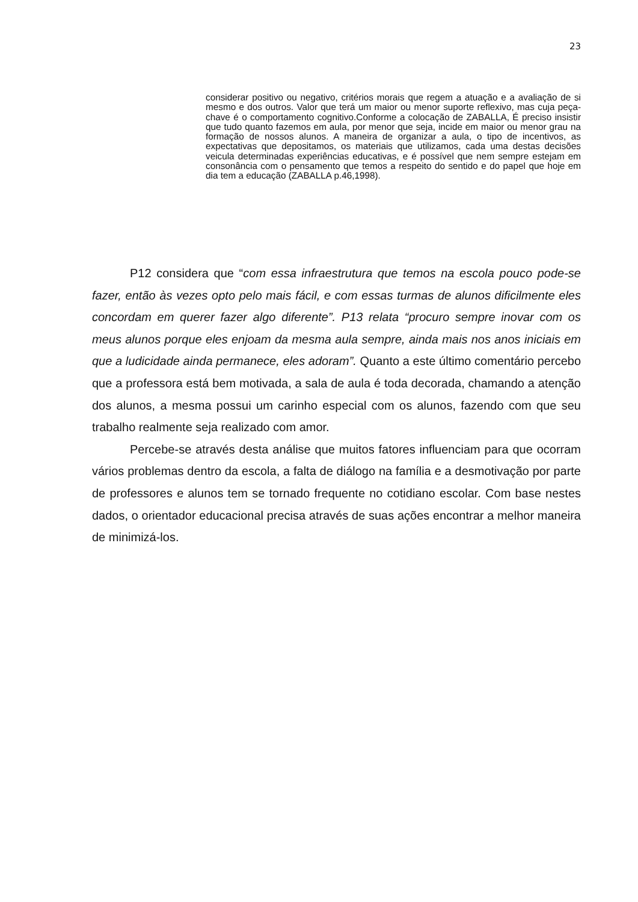23
considerar positivo ou negativo, critérios morais que regem a atuação e a avaliação de si mesmo e dos outros. Valor que terá um maior ou menor suporte reflexivo, mas cuja peça-chave é o comportamento cognitivo.Conforme a colocação de ZABALLA, É preciso insistir que tudo quanto fazemos em aula, por menor que seja, incide em maior ou menor grau na formação de nossos alunos. A maneira de organizar a aula, o tipo de incentivos, as expectativas que depositamos, os materiais que utilizamos, cada uma destas decisões veicula determinadas experiências educativas, e é possível que nem sempre estejam em consonância com o pensamento que temos a respeito do sentido e do papel que hoje em dia tem a educação (ZABALLA p.46,1998).
P12 considera que “com essa infraestrutura que temos na escola pouco pode-se fazer, então às vezes opto pelo mais fácil, e com essas turmas de alunos dificilmente eles concordam em querer fazer algo diferente”. P13 relata “procuro sempre inovar com os meus alunos porque eles enjoam da mesma aula sempre, ainda mais nos anos iniciais em que a ludicidade ainda permanece, eles adoram”. Quanto a este último comentário percebo que a professora está bem motivada, a sala de aula é toda decorada, chamando a atenção dos alunos, a mesma possui um carinho especial com os alunos, fazendo com que seu trabalho realmente seja realizado com amor.
Percebe-se através desta análise que muitos fatores influenciam para que ocorram vários problemas dentro da escola, a falta de diálogo na família e a desmotivação por parte de professores e alunos tem se tornado frequente no cotidiano escolar. Com base nestes dados, o orientador educacional precisa através de suas ações encontrar a melhor maneira de minimizá-los.